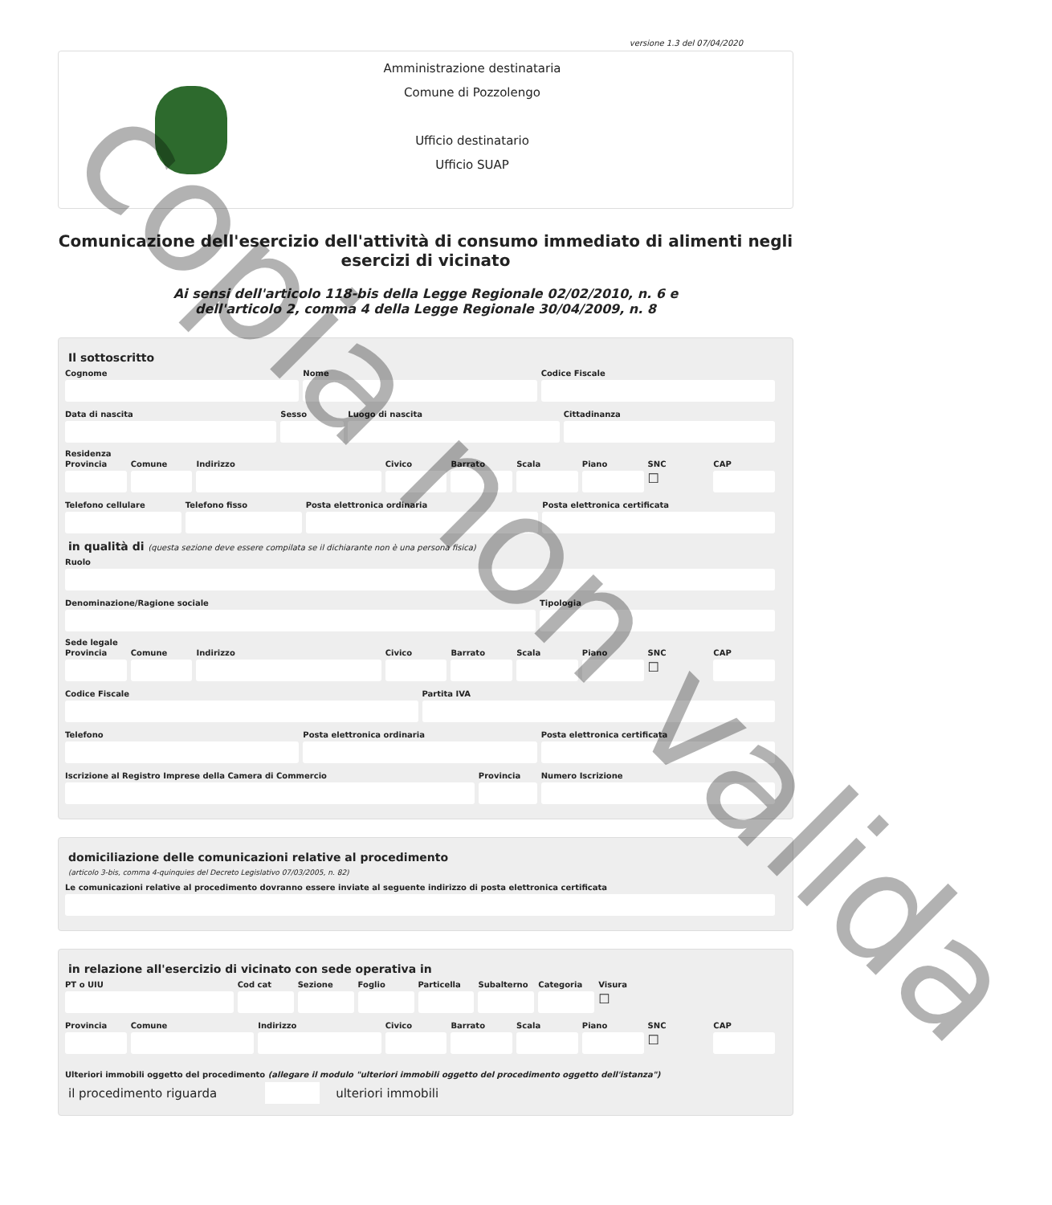versione 1.3 del 07/04/2020
Amministrazione destinataria
Comune di Pozzolengo
Ufficio destinatario
Ufficio SUAP
Comunicazione dell'esercizio dell'attività di consumo immediato di alimenti negli esercizi di vicinato
Ai sensi dell'articolo 118-bis della Legge Regionale 02/02/2010, n. 6 e
dell'articolo 2, comma 4 della Legge Regionale 30/04/2009, n. 8
Il sottoscritto
Cognome Nome Codice Fiscale
Data di nascita Sesso Luogo di nascita Cittadinanza
Residenza
Provincia Comune Indirizzo Civico Barrato Scala Piano SNC
☐
CAP
Telefono cellulare Telefono fisso Posta elettronica ordinaria Posta elettronica certificata
in qualità di (questa sezione deve essere compilata se il dichiarante non è una persona fisica)
Ruolo
Denominazione/Ragione sociale Tipologia
Sede legale
Provincia Comune Indirizzo Civico Barrato Scala Piano SNC
☐
CAP
Codice Fiscale Partita IVA
Telefono Posta elettronica ordinaria Posta elettronica certificata
Iscrizione al Registro Imprese della Camera di Commercio
Provincia Numero Iscrizione
domiciliazione delle comunicazioni relative al procedimento
(articolo 3-bis, comma 4-quinquies del Decreto Legislativo 07/03/2005, n. 82)
Le comunicazioni relative al procedimento dovranno essere inviate al seguente indirizzo di posta elettronica certificata
in relazione all'esercizio di vicinato con sede operativa in
PT o UIU Cod cat Sezione Foglio Particella Subalterno Categoria Visura
☐
Provincia Comune Indirizzo Civico Barrato Scala Piano SNC
☐
CAP
Ulteriori immobili oggetto del procedimento (allegare il modulo "ulteriori immobili oggetto del procedimento oggetto dell'istanza")
il procedimento riguarda ulteriori immobili
copia non valida